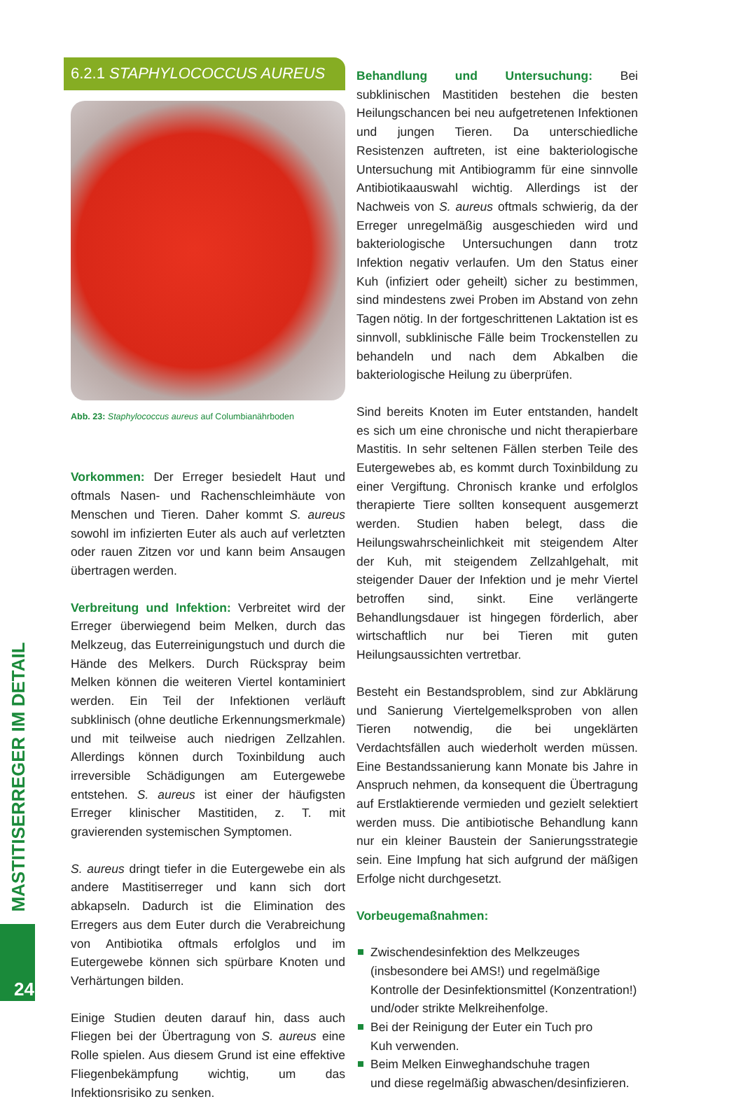MASTITISERREGER IM DETAIL
24
6.2.1 STAPHYLOCOCCUS AUREUS
Abb. 23: Staphylococcus aureus auf Columbianährboden
Vorkommen: Der Erreger besiedelt Haut und oftmals Nasen- und Rachenschleimhäute von Menschen und Tieren. Daher kommt S. aureus sowohl im infizierten Euter als auch auf verletzten oder rauen Zitzen vor und kann beim Ansaugen übertragen werden.
Verbreitung und Infektion: Verbreitet wird der Erreger überwiegend beim Melken, durch das Melkzeug, das Euterreinigungstuch und durch die Hände des Melkers. Durch Rückspray beim Melken können die weiteren Viertel kontaminiert werden. Ein Teil der Infektionen verläuft subklinisch (ohne deutliche Erkennungsmerkmale) und mit teilweise auch niedrigen Zellzahlen. Allerdings können durch Toxinbildung auch irreversible Schädigungen am Eutergewebe entstehen. S. aureus ist einer der häufigsten Erreger klinischer Mastitiden, z. T. mit gravierenden systemischen Symptomen.
S. aureus dringt tiefer in die Eutergewebe ein als andere Mastitiserreger und kann sich dort abkapseln. Dadurch ist die Elimination des Erregers aus dem Euter durch die Verabreichung von Antibiotika oftmals erfolglos und im Eutergewebe können sich spürbare Knoten und Verhärtungen bilden.
Einige Studien deuten darauf hin, dass auch Fliegen bei der Übertragung von S. aureus eine Rolle spielen. Aus diesem Grund ist eine effektive Fliegenbekämpfung wichtig, um das Infektionsrisiko zu senken.
Behandlung und Untersuchung: Bei subklinischen Mastitiden bestehen die besten Heilungschancen bei neu aufgetretenen Infektionen und jungen Tieren. Da unterschiedliche Resistenzen auftreten, ist eine bakteriologische Untersuchung mit Antibiogramm für eine sinnvolle Antibiotikaauswahl wichtig. Allerdings ist der Nachweis von S. aureus oftmals schwierig, da der Erreger unregelmäßig ausgeschieden wird und bakteriologische Untersuchungen dann trotz Infektion negativ verlaufen. Um den Status einer Kuh (infiziert oder geheilt) sicher zu bestimmen, sind mindestens zwei Proben im Abstand von zehn Tagen nötig. In der fortgeschrittenen Laktation ist es sinnvoll, subklinische Fälle beim Trockenstellen zu behandeln und nach dem Abkalben die bakteriologische Heilung zu überprüfen.
Sind bereits Knoten im Euter entstanden, handelt es sich um eine chronische und nicht therapierbare Mastitis. In sehr seltenen Fällen sterben Teile des Eutergewebes ab, es kommt durch Toxinbildung zu einer Vergiftung. Chronisch kranke und erfolglos therapierte Tiere sollten konsequent ausgemerzt werden. Studien haben belegt, dass die Heilungswahrscheinlichkeit mit steigendem Alter der Kuh, mit steigendem Zellzahlgehalt, mit steigender Dauer der Infektion und je mehr Viertel betroffen sind, sinkt. Eine verlängerte Behandlungsdauer ist hingegen förderlich, aber wirtschaftlich nur bei Tieren mit guten Heilungsaussichten vertretbar.
Besteht ein Bestandsproblem, sind zur Abklärung und Sanierung Viertelgemelksproben von allen Tieren notwendig, die bei ungeklärten Verdachtsfällen auch wiederholt werden müssen. Eine Bestandssanierung kann Monate bis Jahre in Anspruch nehmen, da konsequent die Übertragung auf Erstlaktierende vermieden und gezielt selektiert werden muss. Die antibiotische Behandlung kann nur ein kleiner Baustein der Sanierungsstrategie sein. Eine Impfung hat sich aufgrund der mäßigen Erfolge nicht durchgesetzt.
Vorbeugemaßnahmen:
Zwischendesinfektion des Melkzeuges
(insbesondere bei AMS!) und regelmäßige
Kontrolle der Desinfektionsmittel (Konzentration!)
und/oder strikte Melkreihenfolge.
Bei der Reinigung der Euter ein Tuch pro
Kuh verwenden.
Beim Melken Einweghandschuhe tragen
und diese regelmäßig abwaschen/desinfizieren.